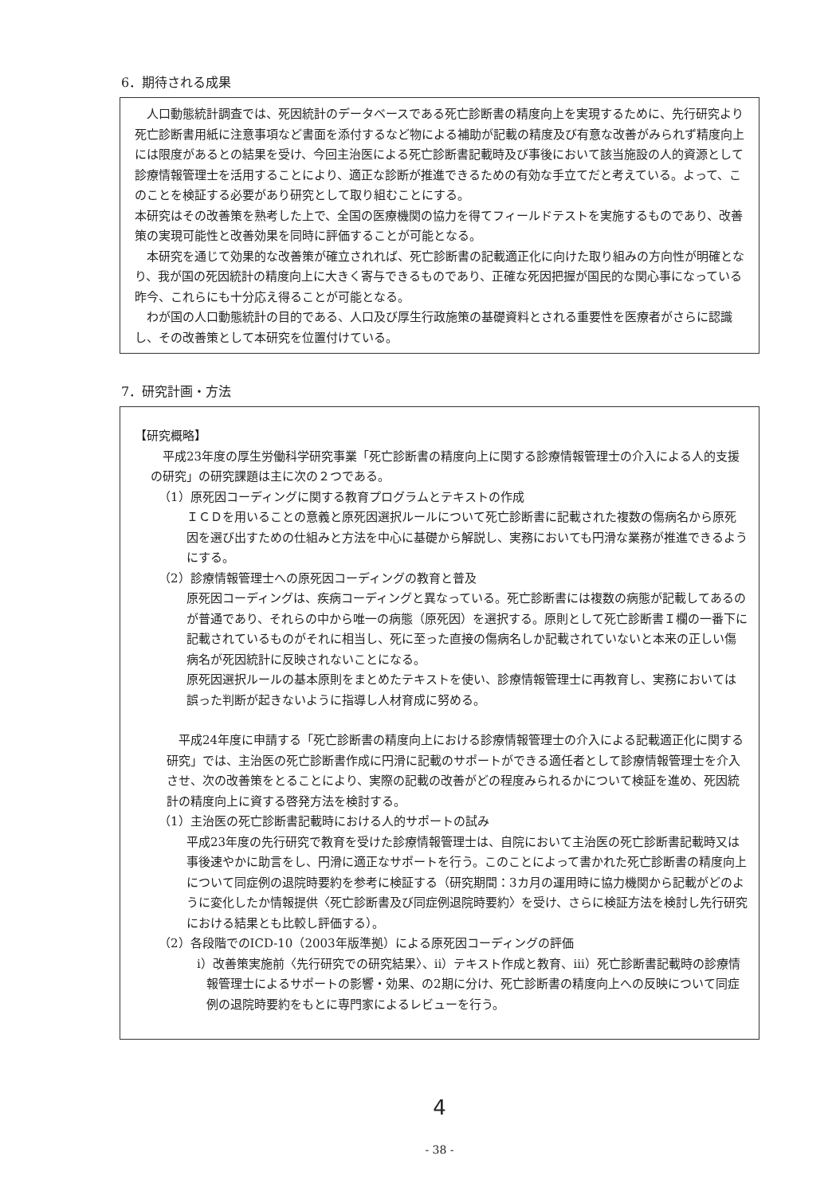6．期待される成果
人口動態統計調査では、死因統計のデータベースである死亡診断書の精度向上を実現するために、先行研究より死亡診断書用紙に注意事項など書面を添付するなど物による補助が記載の精度及び有意な改善がみられず精度向上には限度があるとの結果を受け、今回主治医による死亡診断書記載時及び事後において該当施設の人的資源として診療情報管理士を活用することにより、適正な診断が推進できるための有効な手立てだと考えている。よって、このことを検証する必要があり研究として取り組むことにする。
本研究はその改善策を熟考した上で、全国の医療機関の協力を得てフィールドテストを実施するものであり、改善策の実現可能性と改善効果を同時に評価することが可能となる。
本研究を通じて効果的な改善策が確立されれば、死亡診断書の記載適正化に向けた取り組みの方向性が明確となり、我が国の死因統計の精度向上に大きく寄与できるものであり、正確な死因把握が国民的な関心事になっている昨今、これらにも十分応え得ることが可能となる。
わが国の人口動態統計の目的である、人口及び厚生行政施策の基礎資料とされる重要性を医療者がさらに認識し、その改善策として本研究を位置付けている。
7．研究計画・方法
【研究概略】
平成23年度の厚生労働科学研究事業「死亡診断書の精度向上に関する診療情報管理士の介入による人的支援の研究」の研究課題は主に次の２つである。
（1）原死因コーディングに関する教育プログラムとテキストの作成
ＩＣＤを用いることの意義と原死因選択ルールについて死亡診断書に記載された複数の傷病名から原死因を選び出すための仕組みと方法を中心に基礎から解説し、実務においても円滑な業務が推進できるようにする。
（2）診療情報管理士への原死因コーディングの教育と普及
原死因コーディングは、疾病コーディングと異なっている。死亡診断書には複数の病態が記載してあるのが普通であり、それらの中から唯一の病態（原死因）を選択する。原則として死亡診断書Ｉ欄の一番下に記載されているものがそれに相当し、死に至った直接の傷病名しか記載されていないと本来の正しい傷病名が死因統計に反映されないことになる。
原死因選択ルールの基本原則をまとめたテキストを使い、診療情報管理士に再教育し、実務においては誤った判断が起きないように指導し人材育成に努める。
平成24年度に申請する「死亡診断書の精度向上における診療情報管理士の介入による記載適正化に関する研究」では、主治医の死亡診断書作成に円滑に記載のサポートができる適任者として診療情報管理士を介入させ、次の改善策をとることにより、実際の記載の改善がどの程度みられるかについて検証を進め、死因統計の精度向上に資する啓発方法を検討する。
（1）主治医の死亡診断書記載時における人的サポートの試み
平成23年度の先行研究で教育を受けた診療情報管理士は、自院において主治医の死亡診断書記載時又は事後速やかに助言をし、円滑に適正なサポートを行う。このことによって書かれた死亡診断書の精度向上について同症例の退院時要約を参考に検証する（研究期間：3カ月の運用時に協力機関から記載がどのように変化したか情報提供〈死亡診断書及び同症例退院時要約〉を受け、さらに検証方法を検討し先行研究における結果とも比較し評価する）。
（2）各段階でのICD-10（2003年版準拠）による原死因コーディングの評価
i）改善策実施前〈先行研究での研究結果〉、ii）テキスト作成と教育、iii）死亡診断書記載時の診療情報管理士によるサポートの影響・効果、の2期に分け、死亡診断書の精度向上への反映について同症例の退院時要約をもとに専門家によるレビューを行う。
4
- 38 -